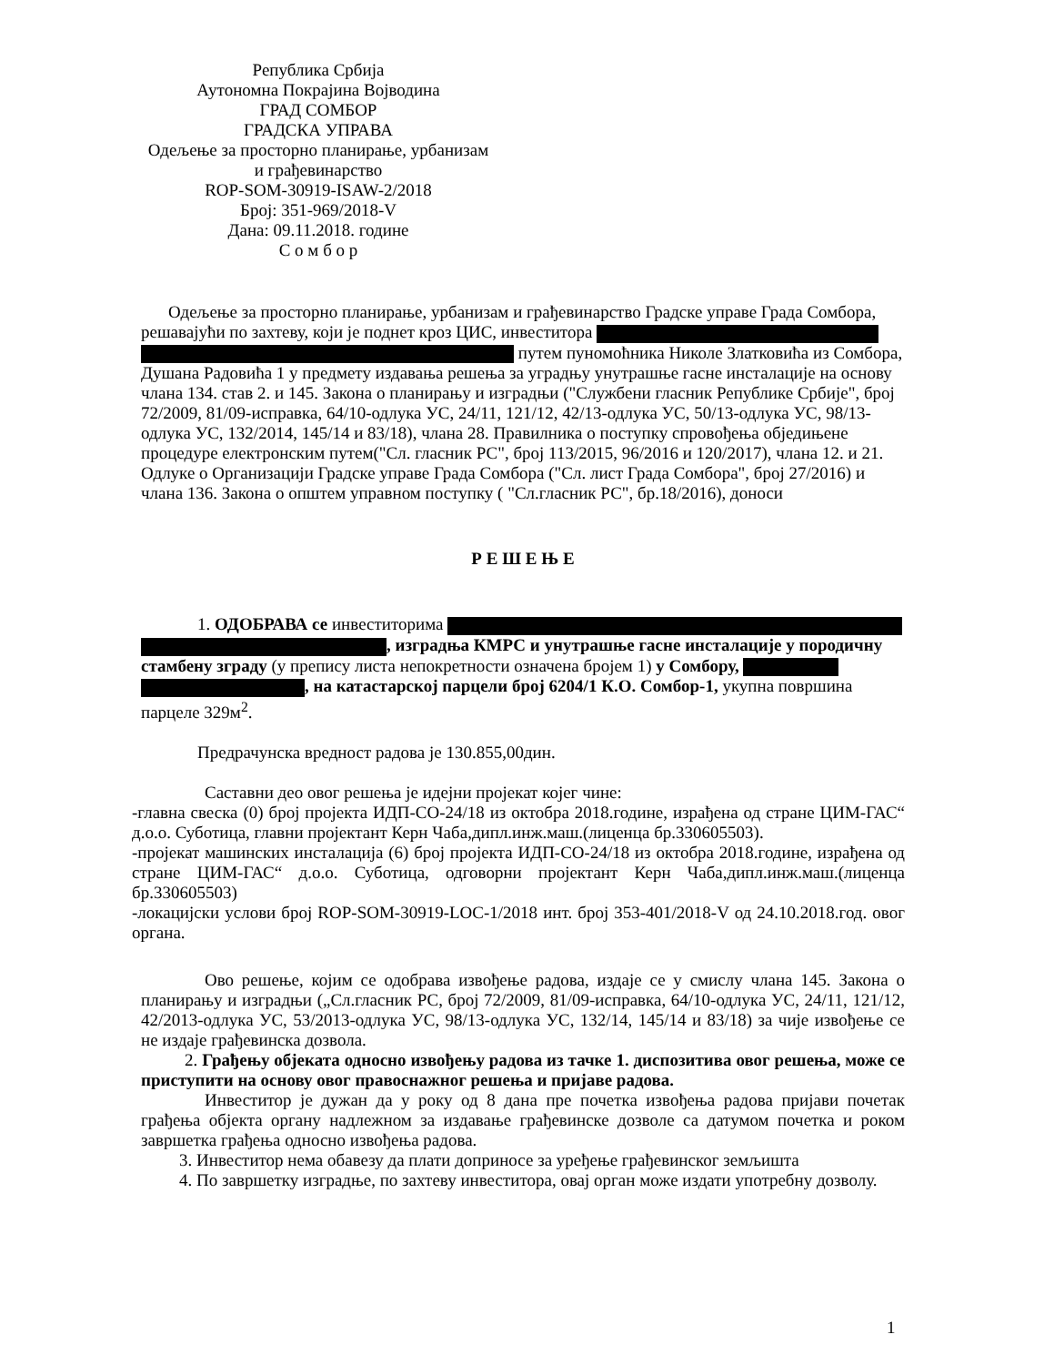Република Србија
Аутономна Покрајина Војводина
ГРАД СОМБОР
ГРАДСКА УПРАВА
Одељење за просторно планирање, урбанизам
и грађевинарство
ROP-SOM-30919-ISAW-2/2018
Број: 351-969/2018-V
Дана: 09.11.2018. године
С о м б о р
Одељење за просторно планирање, урбанизам и грађевинарство Градске управе Града Сомбора, решавајући по захтеву, који је поднет кроз ЦИС, инвеститора путем пуномоћника Николе Златковића из Сомбора, Душана Радовића 1 у предмету издавања решења за уградњу унутрашње гасне инсталације на основу члана 134. став 2. и 145. Закона о планирању и изградњи ("Службени гласник Републике Србије", број 72/2009, 81/09-исправка, 64/10-одлука УС, 24/11, 121/12, 42/13-одлука УС, 50/13-одлука УС, 98/13-одлука УС, 132/2014, 145/14 и 83/18), члана 28. Правилника о поступку спровођења обједињене процедуре електронским путем("Сл. гласник РС", број 113/2015, 96/2016 и 120/2017), члана 12. и 21. Одлуке о Организацији Градске управе Града Сомбора ("Сл. лист Града Сомбора", број 27/2016) и члана 136. Закона о општем управном поступку ( "Сл.гласник РС", бр.18/2016), доноси
Р Е Ш Е Њ Е
1. ОДОБРАВА се инвеститорима , изградња КМРС и унутрашње гасне инсталације у породичну стамбену зграду (у препису листа непокретности означена бројем 1) у Сомбору, , на катастарској парцели број 6204/1 К.О. Сомбор-1, укупна површина парцеле 329м<sup>2</sup>.
Предрачунска вредност радова је 130.855,00дин.
Саставни део овог решења је идејни пројекат којег чине:
-главна свеска (0) број пројекта ИДП-СО-24/18 из октобра 2018.године, израђена од стране ЦИМ-ГАС“ д.о.о. Суботица, главни пројектант Керн Чаба,дипл.инж.маш.(лиценца бр.330605503).
-пројекат машинских инсталација (6) број пројекта ИДП-СО-24/18 из октобра 2018.године, израђена од стране ЦИМ-ГАС“ д.о.о. Суботица, одговорни пројектант Керн Чаба,дипл.инж.маш.(лиценца бр.330605503)
-локацијски услови број ROP-SOM-30919-LOC-1/2018 инт. број 353-401/2018-V од 24.10.2018.год. овог органа.
Ово решење, којим се одобрава извођење радова, издаје се у смислу члана 145. Закона о планирању и изградњи („Сл.гласник РС, број 72/2009, 81/09-исправка, 64/10-одлука УС, 24/11, 121/12, 42/2013-одлука УС, 53/2013-одлука УС, 98/13-одлука УС, 132/14, 145/14 и 83/18) за чије извођење се не издаје грађевинска дозвола.
2. Грађењу објеката односно извођењу радова из тачке 1. диспозитива овог решења, може се приступити на основу овог правоснажног решења и пријаве радова.
Инвеститор је дужан да у року од 8 дана пре почетка извођења радова пријави почетак грађења објекта органу надлежном за издавање грађевинске дозволе са датумом почетка и роком завршетка грађења односно извођења радова.
3. Инвеститор нема обавезу да плати доприносе за уређење грађевинског земљишта
4. По завршетку изградње, по захтеву инвеститора, овај орган може издати употребну дозволу.
1